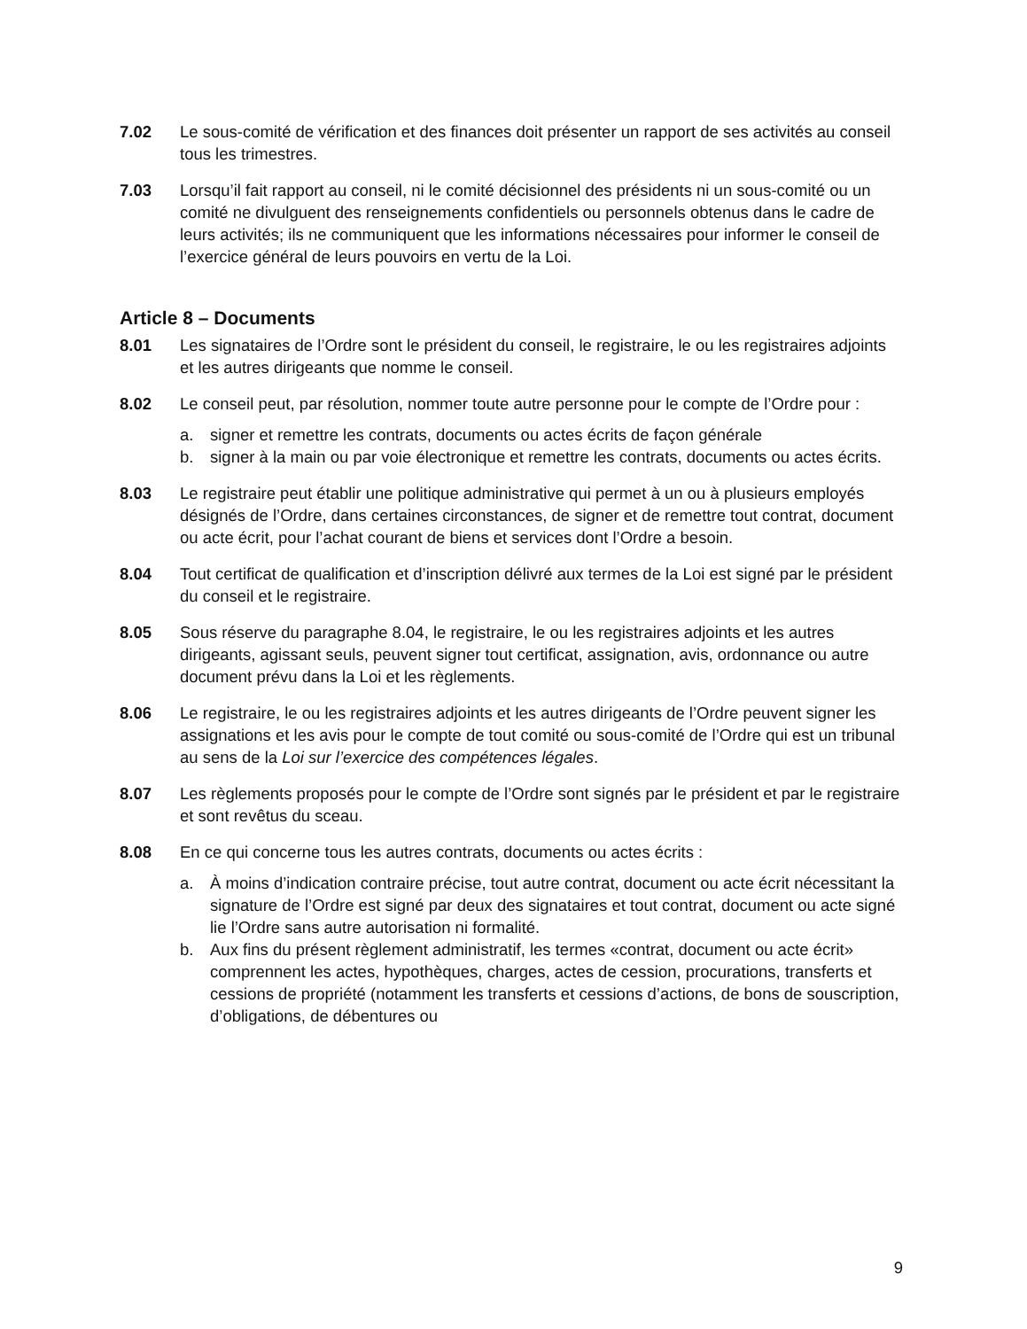7.02 Le sous-comité de vérification et des finances doit présenter un rapport de ses activités au conseil tous les trimestres.
7.03 Lorsqu’il fait rapport au conseil, ni le comité décisionnel des présidents ni un sous-comité ou un comité ne divulguent des renseignements confidentiels ou personnels obtenus dans le cadre de leurs activités; ils ne communiquent que les informations nécessaires pour informer le conseil de l’exercice général de leurs pouvoirs en vertu de la Loi.
Article 8 – Documents
8.01 Les signataires de l’Ordre sont le président du conseil, le registraire, le ou les registraires adjoints et les autres dirigeants que nomme le conseil.
8.02 Le conseil peut, par résolution, nommer toute autre personne pour le compte de l’Ordre pour :
a. signer et remettre les contrats, documents ou actes écrits de façon générale
b. signer à la main ou par voie électronique et remettre les contrats, documents ou actes écrits.
8.03 Le registraire peut établir une politique administrative qui permet à un ou à plusieurs employés désignés de l’Ordre, dans certaines circonstances, de signer et de remettre tout contrat, document ou acte écrit, pour l’achat courant de biens et services dont l’Ordre a besoin.
8.04 Tout certificat de qualification et d’inscription délivré aux termes de la Loi est signé par le président du conseil et le registraire.
8.05 Sous réserve du paragraphe 8.04, le registraire, le ou les registraires adjoints et les autres dirigeants, agissant seuls, peuvent signer tout certificat, assignation, avis, ordonnance ou autre document prévu dans la Loi et les règlements.
8.06 Le registraire, le ou les registraires adjoints et les autres dirigeants de l’Ordre peuvent signer les assignations et les avis pour le compte de tout comité ou sous-comité de l’Ordre qui est un tribunal au sens de la Loi sur l’exercice des compétences légales.
8.07 Les règlements proposés pour le compte de l’Ordre sont signés par le président et par le registraire et sont revêtus du sceau.
8.08 En ce qui concerne tous les autres contrats, documents ou actes écrits :
a. À moins d’indication contraire précise, tout autre contrat, document ou acte écrit nécessitant la signature de l’Ordre est signé par deux des signataires et tout contrat, document ou acte signé lie l’Ordre sans autre autorisation ni formalité.
b. Aux fins du présent règlement administratif, les termes «contrat, document ou acte écrit» comprennent les actes, hypothèques, charges, actes de cession, procurations, transferts et cessions de propriété (notamment les transferts et cessions d’actions, de bons de souscription, d’obligations, de débentures ou
9